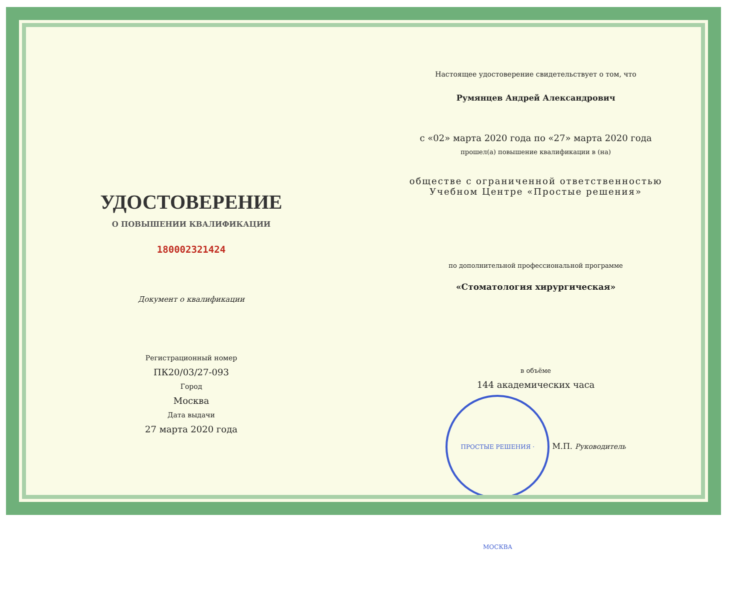УДОСТОВЕРЕНИЕ
О ПОВЫШЕНИИ КВАЛИФИКАЦИИ
180002321424
Документ о квалификации
Регистрационный номер
ПК20/03/27-093
Город
Москва
Дата выдачи
27 марта 2020 года
Настоящее удостоверение свидетельствует о том, что
Румянцев Андрей Александрович
с «02» марта 2020 года по «27» марта 2020 года
прошел(а) повышение квалификации в (на)
обществе с ограниченной ответственностью
Учебном Центре «Простые решения»
по дополнительной профессиональной программе
«Стоматология хирургическая»
в объёме
144 академических часа
ПРОСТЫЕ РЕШЕНИЯ · МОСКВА М.П. Руководитель